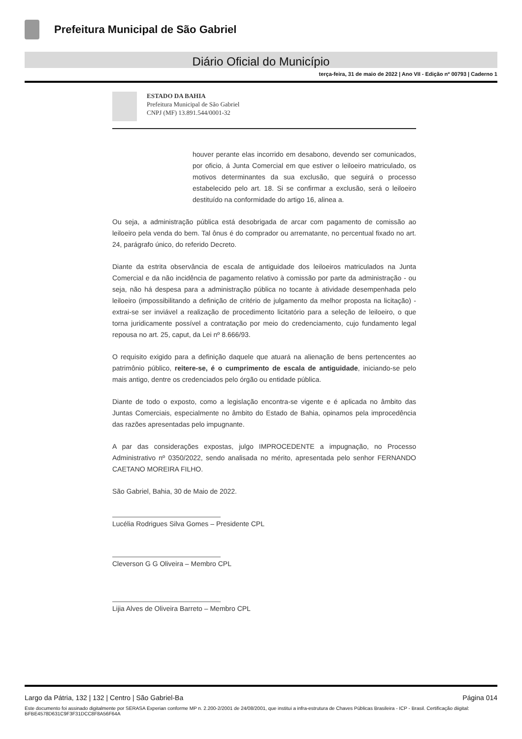Prefeitura Municipal de São Gabriel
Diário Oficial do Município
terça-feira, 31 de maio de 2022 | Ano VII - Edição nº 00793 | Caderno 1
ESTADO DA BAHIA
Prefeitura Municipal de São Gabriel
CNPJ (MF) 13.891.544/0001-32
houver perante elas incorrido em desabono, devendo ser comunicados, por oficio, á Junta Comercial em que estiver o leiloeiro matriculado, os motivos determinantes da sua exclusão, que seguirá o processo estabelecido pelo art. 18. Si se confirmar a exclusão, será o leiloeiro destituído na conformidade do artigo 16, alinea a.
Ou seja, a administração pública está desobrigada de arcar com pagamento de comissão ao leiloeiro pela venda do bem. Tal ônus é do comprador ou arrematante, no percentual fixado no art. 24, parágrafo único, do referido Decreto.
Diante da estrita observância de escala de antiguidade dos leiloeiros matriculados na Junta Comercial e da não incidência de pagamento relativo à comissão por parte da administração - ou seja, não há despesa para a administração pública no tocante à atividade desempenhada pelo leiloeiro (impossibilitando a definição de critério de julgamento da melhor proposta na licitação) - extrai-se ser inviável a realização de procedimento licitatório para a seleção de leiloeiro, o que torna juridicamente possível a contratação por meio do credenciamento, cujo fundamento legal repousa no art. 25, caput, da Lei nº 8.666/93.
O requisito exigido para a definição daquele que atuará na alienação de bens pertencentes ao patrimônio público, reitere-se, é o cumprimento de escala de antiguidade, iniciando-se pelo mais antigo, dentre os credenciados pelo órgão ou entidade pública.
Diante de todo o exposto, como a legislação encontra-se vigente e é aplicada no âmbito das Juntas Comerciais, especialmente no âmbito do Estado de Bahia, opinamos pela improcedência das razões apresentadas pelo impugnante.
A par das considerações expostas, julgo IMPROCEDENTE a impugnação, no Processo Administrativo nº 0350/2022, sendo analisada no mérito, apresentada pelo senhor FERNANDO CAETANO MOREIRA FILHO.
São Gabriel, Bahia, 30 de Maio de 2022.
Lucélia Rodrigues Silva Gomes – Presidente CPL
Cleverson G G Oliveira – Membro CPL
Lijia Alves de Oliveira Barreto – Membro CPL
Largo da Pátria, 132 | 132 | Centro | São Gabriel-Ba Página 014
Este documento foi assinado digitalmente por SERASA Experian conforme MP n. 2.200-2/2001 de 24/08/2001, que institui a infra-estrutura de Chaves Públicas Brasileira - ICP - Brasil. Certificação diigital: BFBE4578D631C9F3F31DCC8F8A56F64A